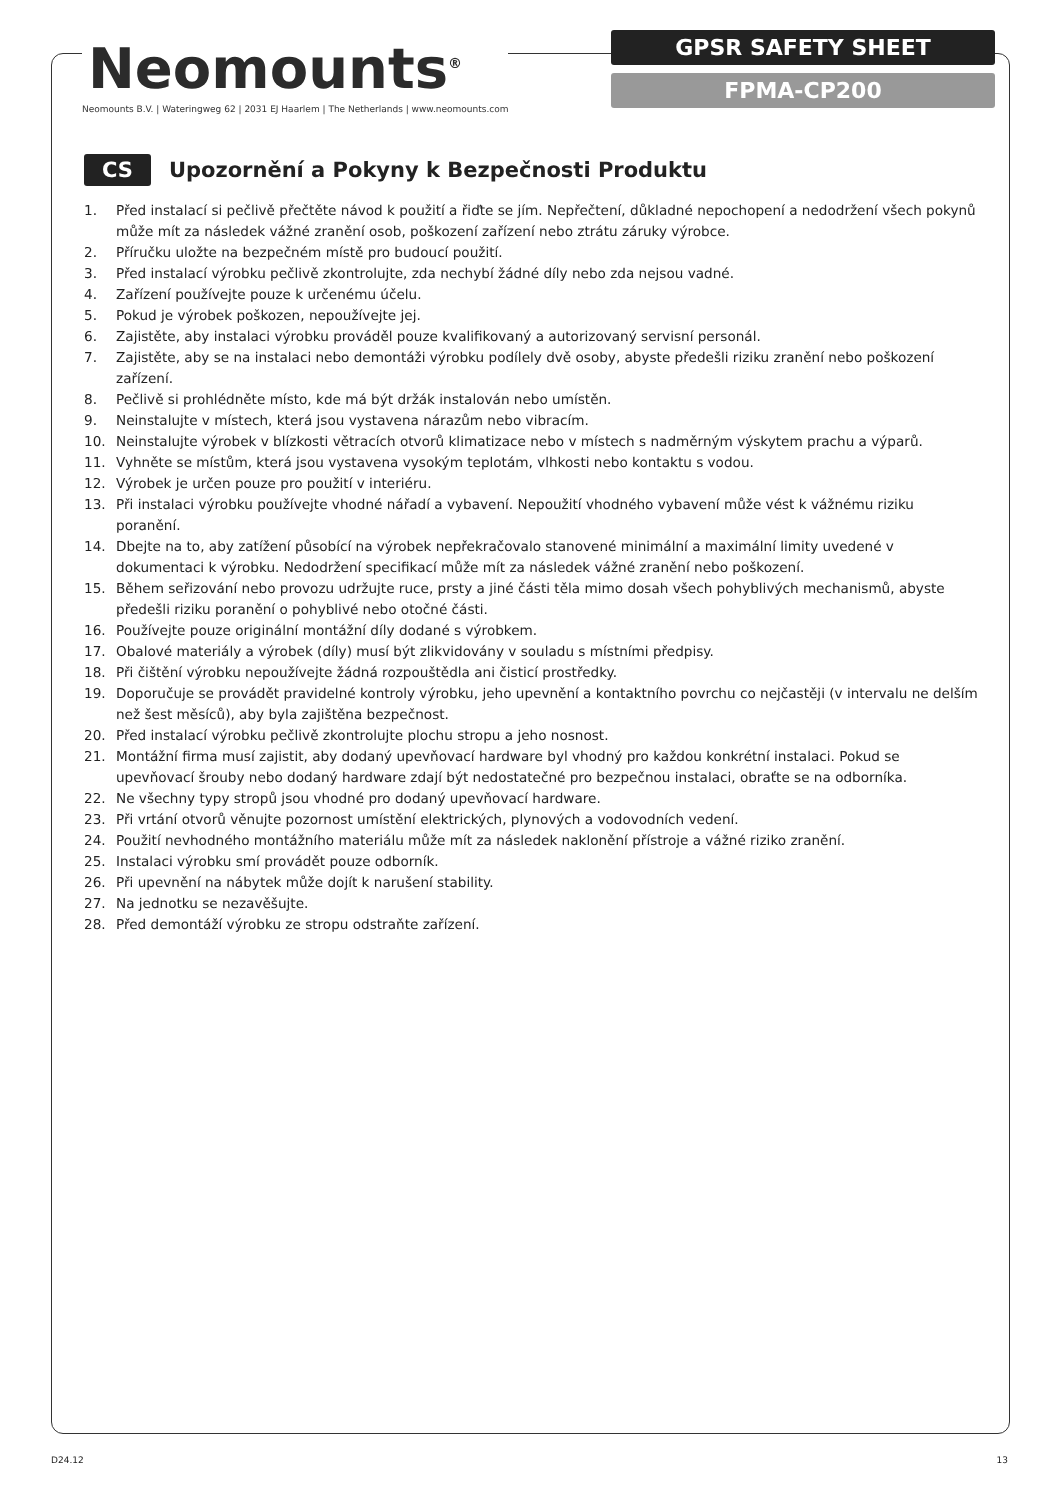Neomounts<sup>®</sup>
Neomounts B.V. | Wateringweg 62 | 2031 EJ Haarlem | The Netherlands | www.neomounts.com
GPSR SAFETY SHEET
FPMA-CP200
CS Upozornění a Pokyny k Bezpečnosti Produktu
1. Před instalací si pečlivě přečtěte návod k použití a řiďte se jím. Nepřečtení, důkladné nepochopení a nedodržení všech pokynů může mít za následek vážné zranění osob, poškození zařízení nebo ztrátu záruky výrobce.
2. Příručku uložte na bezpečném místě pro budoucí použití.
3. Před instalací výrobku pečlivě zkontrolujte, zda nechybí žádné díly nebo zda nejsou vadné.
4. Zařízení používejte pouze k určenému účelu.
5. Pokud je výrobek poškozen, nepoužívejte jej.
6. Zajistěte, aby instalaci výrobku prováděl pouze kvalifikovaný a autorizovaný servisní personál.
7. Zajistěte, aby se na instalaci nebo demontáži výrobku podílely dvě osoby, abyste předešli riziku zranění nebo poškození zařízení.
8. Pečlivě si prohlédněte místo, kde má být držák instalován nebo umístěn.
9. Neinstalujte v místech, která jsou vystavena nárazům nebo vibracím.
10. Neinstalujte výrobek v blízkosti větracích otvorů klimatizace nebo v místech s nadměrným výskytem prachu a výparů.
11. Vyhněte se místům, která jsou vystavena vysokým teplotám, vlhkosti nebo kontaktu s vodou.
12. Výrobek je určen pouze pro použití v interiéru.
13. Při instalaci výrobku používejte vhodné nářadí a vybavení. Nepoužití vhodného vybavení může vést k vážnému riziku poranění.
14. Dbejte na to, aby zatížení působící na výrobek nepřekračovalo stanovené minimální a maximální limity uvedené v dokumentaci k výrobku. Nedodržení specifikací může mít za následek vážné zranění nebo poškození.
15. Během seřizování nebo provozu udržujte ruce, prsty a jiné části těla mimo dosah všech pohyblivých mechanismů, abyste předešli riziku poranění o pohyblivé nebo otočné části.
16. Používejte pouze originální montážní díly dodané s výrobkem.
17. Obalové materiály a výrobek (díly) musí být zlikvidovány v souladu s místními předpisy.
18. Při čištění výrobku nepoužívejte žádná rozpouštědla ani čisticí prostředky.
19. Doporučuje se provádět pravidelné kontroly výrobku, jeho upevnění a kontaktního povrchu co nejčastěji (v intervalu ne delším než šest měsíců), aby byla zajištěna bezpečnost.
20. Před instalací výrobku pečlivě zkontrolujte plochu stropu a jeho nosnost.
21. Montážní firma musí zajistit, aby dodaný upevňovací hardware byl vhodný pro každou konkrétní instalaci. Pokud se upevňovací šrouby nebo dodaný hardware zdají být nedostatečné pro bezpečnou instalaci, obraťte se na odborníka.
22. Ne všechny typy stropů jsou vhodné pro dodaný upevňovací hardware.
23. Při vrtání otvorů věnujte pozornost umístění elektrických, plynových a vodovodních vedení.
24. Použití nevhodného montážního materiálu může mít za následek naklonění přístroje a vážné riziko zranění.
25. Instalaci výrobku smí provádět pouze odborník.
26. Při upevnění na nábytek může dojít k narušení stability.
27. Na jednotku se nezavěšujte.
28. Před demontáží výrobku ze stropu odstraňte zařízení.
D24.12 13